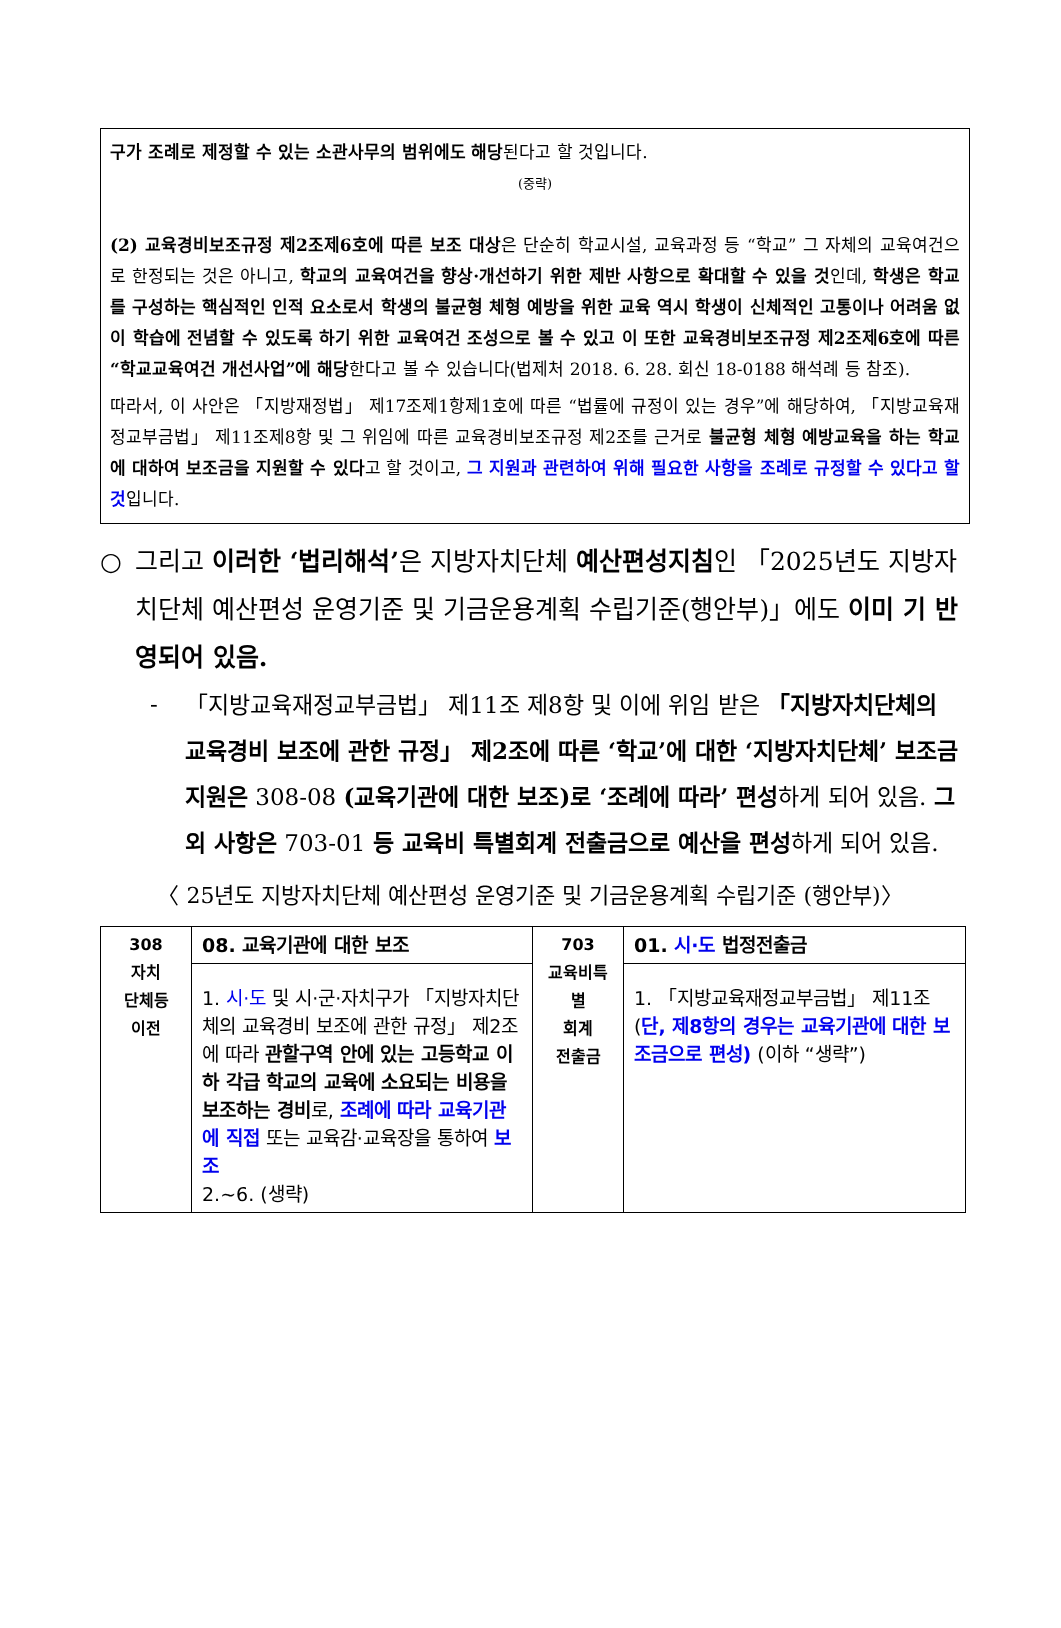구가 조례로 제정할 수 있는 소관사무의 범위에도 해당된다고 할 것입니다.
(중략)
(2) 교육경비보조규정 제2조제6호에 따른 보조 대상은 단순히 학교시설, 교육과정 등 “학교” 그 자체의 교육여건으로 한정되는 것은 아니고, 학교의 교육여건을 향상·개선하기 위한 제반 사항으로 확대할 수 있을 것인데, 학생은 학교를 구성하는 핵심적인 인적 요소로서 학생의 불균형 체형 예방을 위한 교육 역시 학생이 신체적인 고통이나 어려움 없이 학습에 전념할 수 있도록 하기 위한 교육여건 조성으로 볼 수 있고 이 또한 교육경비보조규정 제2조제6호에 따른 “학교교육여건 개선사업”에 해당한다고 볼 수 있습니다(법제처 2018. 6. 28. 회신 18-0188 해석례 등 참조).
따라서, 이 사안은 「지방재정법」 제17조제1항제1호에 따른 “법률에 규정이 있는 경우”에 해당하여, 「지방교육재정교부금법」 제11조제8항 및 그 위임에 따른 교육경비보조규정 제2조를 근거로 불균형 체형 예방교육을 하는 학교에 대하여 보조금을 지원할 수 있다고 할 것이고, 그 지원과 관련하여 위해 필요한 사항을 조례로 규정할 수 있다고 할 것입니다.
○ 그리고 이러한 ‘법리해석’은 지방자치단체 예산편성지침인 「2025년도 지방자치단체 예산편성 운영기준 및 기금운용계획 수립기준(행안부)」에도 이미 기 반영되어 있음.
- 「지방교육재정교부금법」 제11조 제8항 및 이에 위임 받은 「지방자치단체의 교육경비 보조에 관한 규정」 제2조에 따른 ‘학교’에 대한 ‘지방자치단체’ 보조금 지원은 308-08 (교육기관에 대한 보조)로 ‘조례에 따라’ 편성하게 되어 있음. 그 외 사항은 703-01 등 교육비 특별회계 전출금으로 예산을 편성하게 되어 있음.
〈 25년도 지방자치단체 예산편성 운영기준 및 기금운용계획 수립기준 (행안부)〉
| 308 자치 단체등 이전 | 08. 교육기관에 대한 보조 | 703 교육비특별 회계 전출금 | 01. 시·도 법정전출금 |
| | 1. 시·도 및 시·군·자치구가 「지방자치단체의 교육경비 보조에 관한 규정」 제2조에 따라 관할구역 안에 있는 고등학교 이하 각급 학교의 교육에 소요되는 비용을 보조하는 경비 로, 조례에 따라 교육기관에 직접 또는 교육감·교육장을 통하여 보조 2.~6. (생략) | | 1. 「지방교육재정교부금법」 제11조( 단, 제8항의 경우는 교육기관에 대한 보조금으로 편성) (이하 “생략”) |